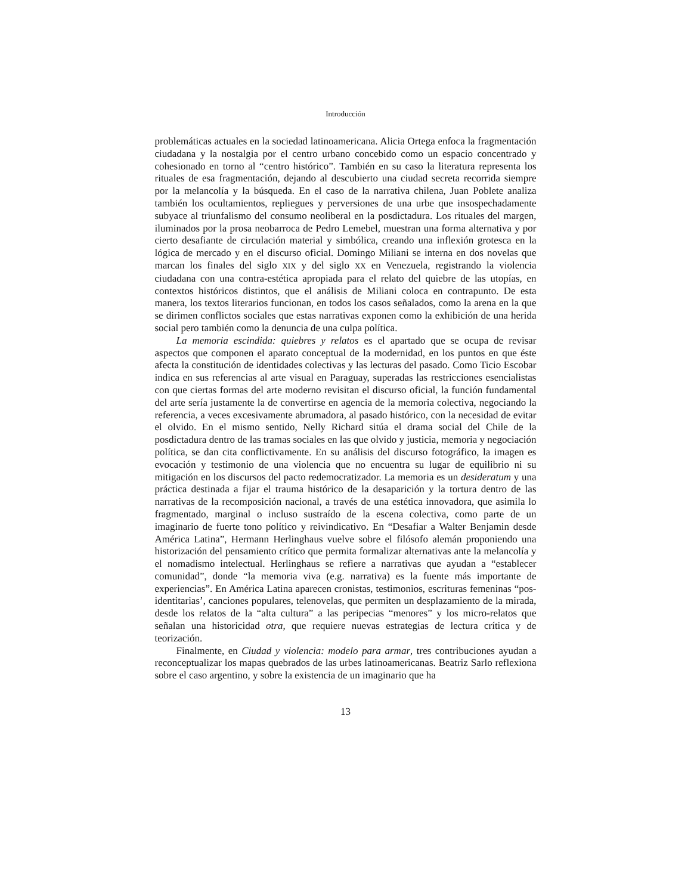Introducción
problemáticas actuales en la sociedad latinoamericana. Alicia Ortega enfoca la fragmentación ciudadana y la nostalgia por el centro urbano concebido como un espacio concentrado y cohesionado en torno al “centro histórico”. También en su caso la literatura representa los rituales de esa fragmentación, dejando al descubierto una ciudad secreta recorrida siempre por la melancolía y la búsqueda. En el caso de la narrativa chilena, Juan Poblete analiza también los ocultamientos, repliegues y perversiones de una urbe que insospechadamente subyace al triunfalismo del consumo neoliberal en la posdictadura. Los rituales del margen, iluminados por la prosa neobarroca de Pedro Lemebel, muestran una forma alternativa y por cierto desafiante de circulación material y simbólica, creando una inflexión grotesca en la lógica de mercado y en el discurso oficial. Domingo Miliani se interna en dos novelas que marcan los finales del siglo XIX y del siglo XX en Venezuela, registrando la violencia ciudadana con una contra-estética apropiada para el relato del quiebre de las utopías, en contextos históricos distintos, que el análisis de Miliani coloca en contrapunto. De esta manera, los textos literarios funcionan, en todos los casos señalados, como la arena en la que se dirimen conflictos sociales que estas narrativas exponen como la exhibición de una herida social pero también como la denuncia de una culpa política.
La memoria escindida: quiebres y relatos es el apartado que se ocupa de revisar aspectos que componen el aparato conceptual de la modernidad, en los puntos en que éste afecta la constitución de identidades colectivas y las lecturas del pasado. Como Ticio Escobar indica en sus referencias al arte visual en Paraguay, superadas las restricciones esencialistas con que ciertas formas del arte moderno revisitan el discurso oficial, la función fundamental del arte sería justamente la de convertirse en agencia de la memoria colectiva, negociando la referencia, a veces excesivamente abrumadora, al pasado histórico, con la necesidad de evitar el olvido. En el mismo sentido, Nelly Richard sitúa el drama social del Chile de la posdictadura dentro de las tramas sociales en las que olvido y justicia, memoria y negociación política, se dan cita conflictivamente. En su análisis del discurso fotográfico, la imagen es evocación y testimonio de una violencia que no encuentra su lugar de equilibrio ni su mitigación en los discursos del pacto redemocratizador. La memoria es un desideratum y una práctica destinada a fijar el trauma histórico de la desaparición y la tortura dentro de las narrativas de la recomposición nacional, a través de una estética innovadora, que asimila lo fragmentado, marginal o incluso sustraído de la escena colectiva, como parte de un imaginario de fuerte tono político y reivindicativo. En “Desafiar a Walter Benjamin desde América Latina”, Hermann Herlinghaus vuelve sobre el filósofo alemán proponiendo una historización del pensamiento crítico que permita formalizar alternativas ante la melancolía y el nomadismo intelectual. Herlinghaus se refiere a narrativas que ayudan a “establecer comunidad”, donde “la memoria viva (e.g. narrativa) es la fuente más importante de experiencias”. En América Latina aparecen cronistas, testimonios, escrituras femeninas “pos-identitarias’, canciones populares, telenovelas, que permiten un desplazamiento de la mirada, desde los relatos de la “alta cultura” a las peripecias “menores” y los micro-relatos que señalan una historicidad otra, que requiere nuevas estrategias de lectura crítica y de teorización.
Finalmente, en Ciudad y violencia: modelo para armar, tres contribuciones ayudan a reconceptualizar los mapas quebrados de las urbes latinoamericanas. Beatriz Sarlo reflexiona sobre el caso argentino, y sobre la existencia de un imaginario que ha
13